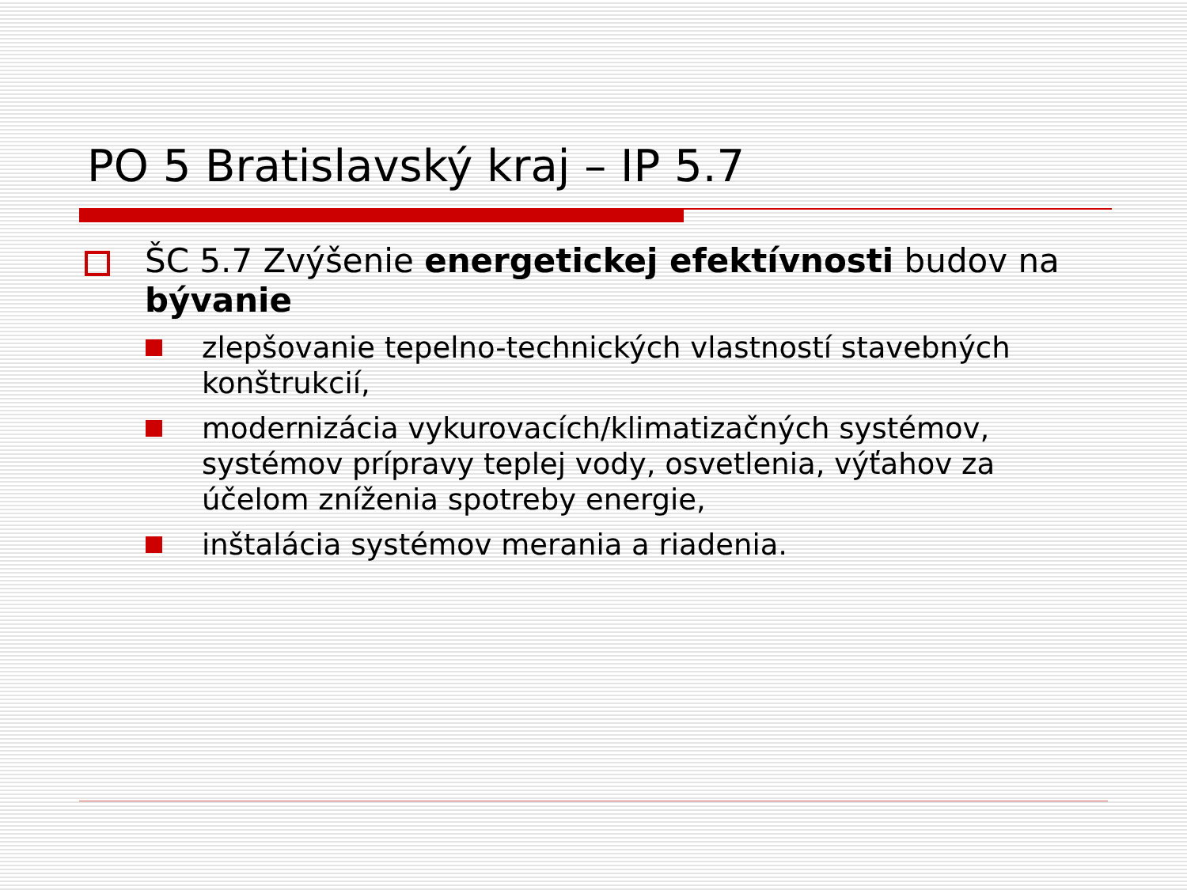PO 5 Bratislavský kraj – IP 5.7
ŠC 5.7 Zvýšenie energetickej efektívnosti budov na bývanie
zlepšovanie tepelno-technických vlastností stavebných konštrukcií,
modernizácia vykurovacích/klimatizačných systémov, systémov prípravy teplej vody, osvetlenia, výťahov za účelom zníženia spotreby energie,
inštalácia systémov merania a riadenia.